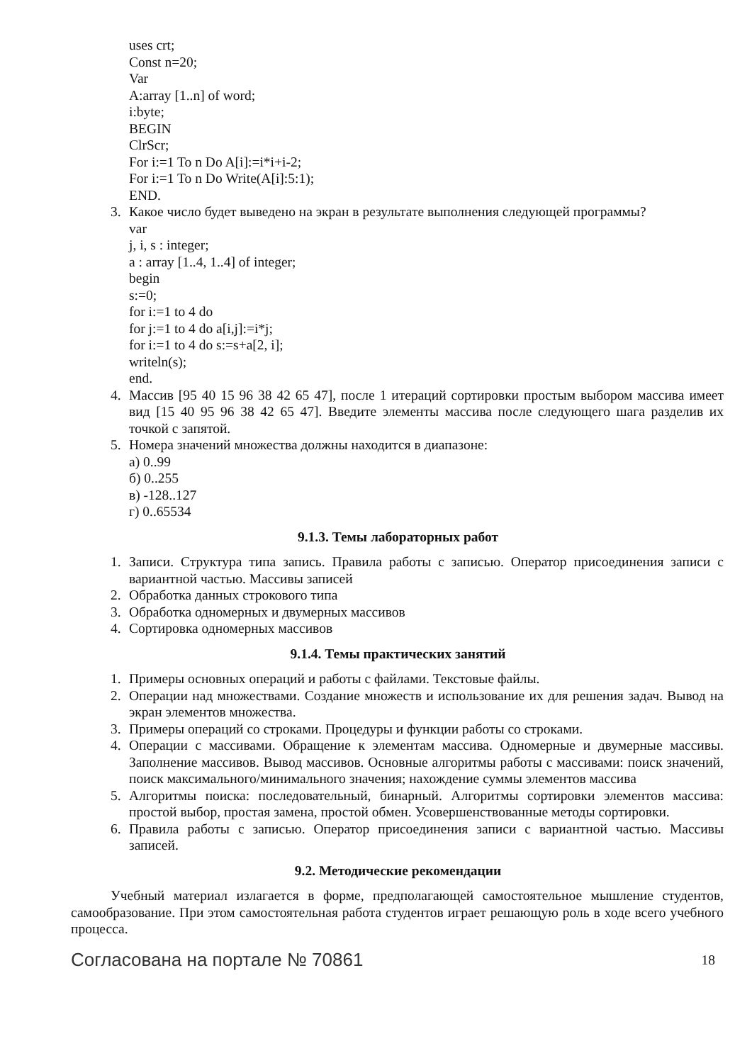uses crt;
Const n=20;
Var
A:array [1..n] of word;
i:byte;
BEGIN
ClrScr;
For i:=1 To n Do A[i]:=i*i+i-2;
For i:=1 To n Do Write(A[i]:5:1);
END.
3. Какое число будет выведено на экран в результате выполнения следующей программы?
var
j, i, s : integer;
a : array [1..4, 1..4] of integer;
begin
s:=0;
for i:=1 to 4 do
for j:=1 to 4 do a[i,j]:=i*j;
for i:=1 to 4 do s:=s+a[2, i];
writeln(s);
end.
4. Массив [95 40 15 96 38 42 65 47], после 1 итераций сортировки простым выбором массива имеет вид [15 40 95 96 38 42 65 47]. Введите элементы массива после следующего шага разделив их точкой с запятой.
5. Номера значений множества должны находится в диапазоне:
а) 0..99
б) 0..255
в) -128..127
г) 0..65534
9.1.3. Темы лабораторных работ
1. Записи. Структура типа запись. Правила работы с записью. Оператор присоединения записи с вариантной частью. Массивы записей
2. Обработка данных строкового типа
3. Обработка одномерных и двумерных массивов
4. Сортировка одномерных массивов
9.1.4. Темы практических занятий
1. Примеры основных операций и работы с файлами. Текстовые файлы.
2. Операции над множествами. Создание множеств и использование их для решения задач. Вывод на экран элементов множества.
3. Примеры операций со строками. Процедуры и функции работы со строками.
4. Операции с массивами. Обращение к элементам массива. Одномерные и двумерные массивы. Заполнение массивов. Вывод массивов. Основные алгоритмы работы с массивами: поиск значений, поиск максимального/минимального значения; нахождение суммы элементов массива
5. Алгоритмы поиска: последовательный, бинарный. Алгоритмы сортировки элементов массива: простой выбор, простая замена, простой обмен. Усовершенствованные методы сортировки.
6. Правила работы с записью. Оператор присоединения записи с вариантной частью. Массивы записей.
9.2. Методические рекомендации
Учебный материал излагается в форме, предполагающей самостоятельное мышление студентов, самообразование. При этом самостоятельная работа студентов играет решающую роль в ходе всего учебного процесса.
Согласована на портале № 70861 18